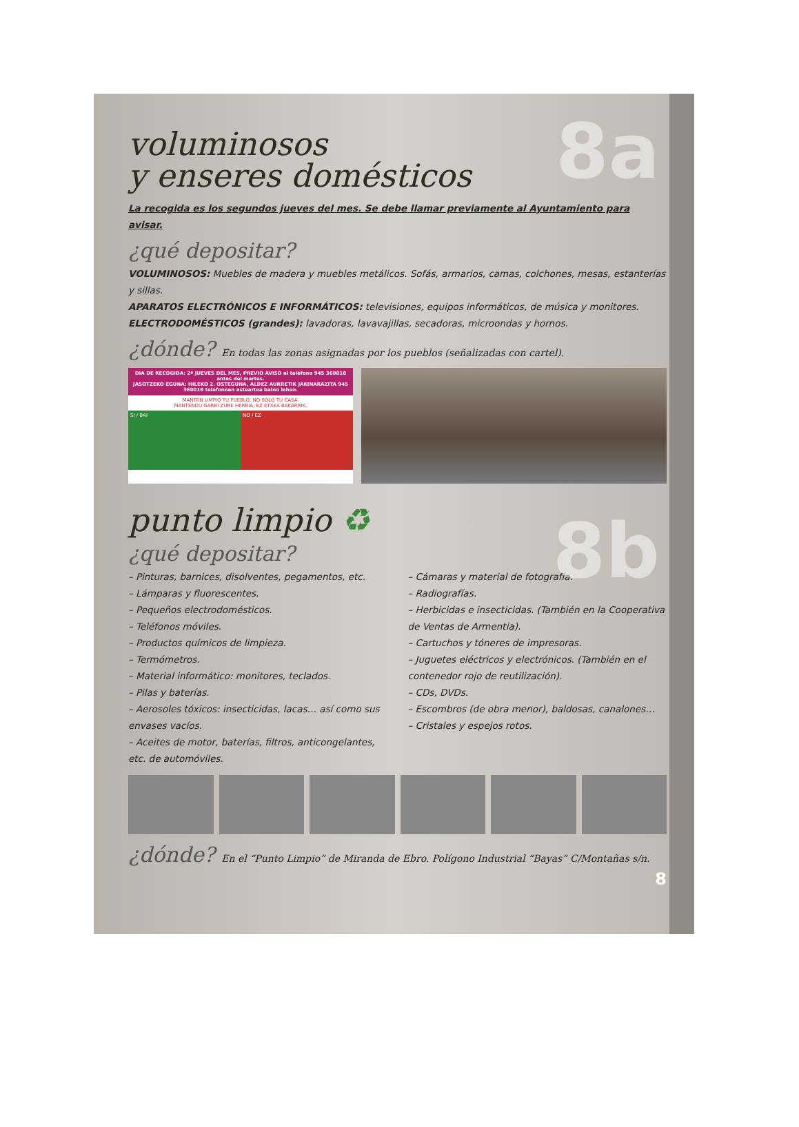8a
voluminosos
y enseres domésticos
La recogida es los segundos jueves del mes. Se debe llamar previamente al Ayuntamiento para avisar.
¿qué depositar?
VOLUMINOSOS: Muebles de madera y muebles metálicos. Sofás, armarios, camas, colchones, mesas, estanterías y sillas.
APARATOS ELECTRÓNICOS E INFORMÁTICOS: televisiones, equipos informáticos, de música y monitores.
ELECTRODOMÉSTICOS (grandes): lavadoras, lavavajillas, secadoras, microondas y hornos.
¿dónde? En todas las zonas asignadas por los pueblos (señalizadas con cartel).
DIA DE RECOGIDA: 2º JUEVES DEL MES, PREVIO AVISO al teléfono 945 360018 antes del martes.
JASOTZEKO EGUNA: HILEKO 2. OSTEGUNA, ALDEZ AURRETIK JAKINARAZITA 945 360018 telefonoan asteartea baino lehen.
MANTÉN LIMPIO TU PUEBLO, NO SOLO TU CASA.
MANTENDU GARBI ZURE HERRIA, EZ ETXEA BAKARRIK.
SI / BAI NO / EZ
8b
punto limpio ♻
¿qué depositar?
– Pinturas, barnices, disolventes, pegamentos, etc.
– Lámparas y fluorescentes.
– Pequeños electrodomésticos.
– Teléfonos móviles.
– Productos químicos de limpieza.
– Termómetros.
– Material informático: monitores, teclados.
– Pilas y baterías.
– Aerosoles tóxicos: insecticidas, lacas… así como sus envases vacíos.
– Aceites de motor, baterías, filtros, anticongelantes, etc. de automóviles.
– Cámaras y material de fotografía.
– Radiografías.
– Herbicidas e insecticidas. (También en la Cooperativa de Ventas de Armentia).
– Cartuchos y tóneres de impresoras.
– Juguetes eléctricos y electrónicos. (También en el contenedor rojo de reutilización).
– CDs, DVDs.
– Escombros (de obra menor), baldosas, canalones…
– Cristales y espejos rotos.
¿dónde? En el “Punto Limpio” de Miranda de Ebro. Polígono Industrial “Bayas” C/Montañas s/n.
8